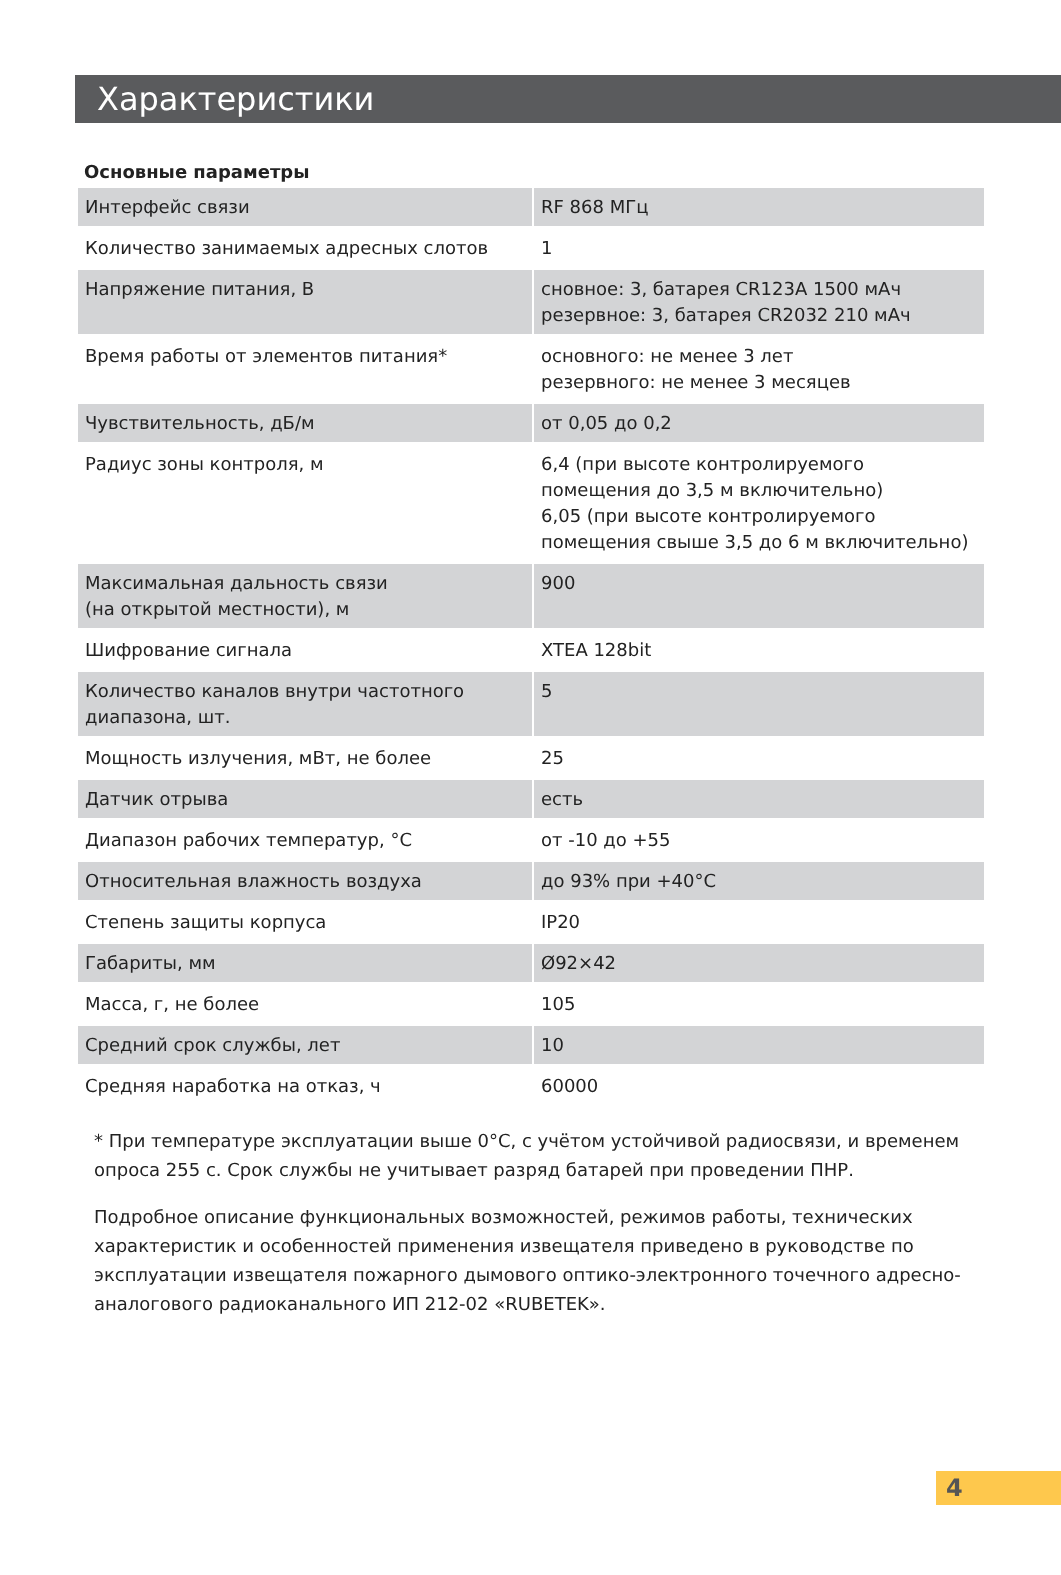Характеристики
Основные параметры
| Интерфейс связи | RF 868 МГц |
| Количество занимаемых адресных слотов | 1 |
| Напряжение питания, В | сновное: 3, батарея CR123A 1500 мАч резервное: 3, батарея CR2032 210 мАч |
| Время работы от элементов питания* | основного: не менее 3 лет резервного: не менее 3 месяцев |
| Чувствительность, дБ/м | от 0,05 до 0,2 |
| Радиус зоны контроля, м | 6,4 (при высоте контролируемого помещения до 3,5 м включительно) 6,05 (при высоте контролируемого помещения свыше 3,5 до 6 м включительно) |
| Максимальная дальность связи (на открытой местности), м | 900 |
| Шифрование сигнала | XTEA 128bit |
| Количество каналов внутри частотного диапазона, шт. | 5 |
| Мощность излучения, мВт, не более | 25 |
| Датчик отрыва | есть |
| Диапазон рабочих температур, °С | от -10 до +55 |
| Относительная влажность воздуха | до 93% при +40°С |
| Степень защиты корпуса | IP20 |
| Габариты, мм | Ø92×42 |
| Масса, г, не более | 105 |
| Средний срок службы, лет | 10 |
| Средняя наработка на отказ, ч | 60000 |
* При температуре эксплуатации выше 0°С, с учётом устойчивой радиосвязи, и временем опроса 255 с. Срок службы не учитывает разряд батарей при проведении ПНР.
Подробное описание функциональных возможностей, режимов работы, технических характеристик и особенностей применения извещателя приведено в руководстве по эксплуатации извещателя пожарного дымового оптико-электронного точечного адресно-аналогового радиоканального ИП 212-02 «RUBETEK».
4